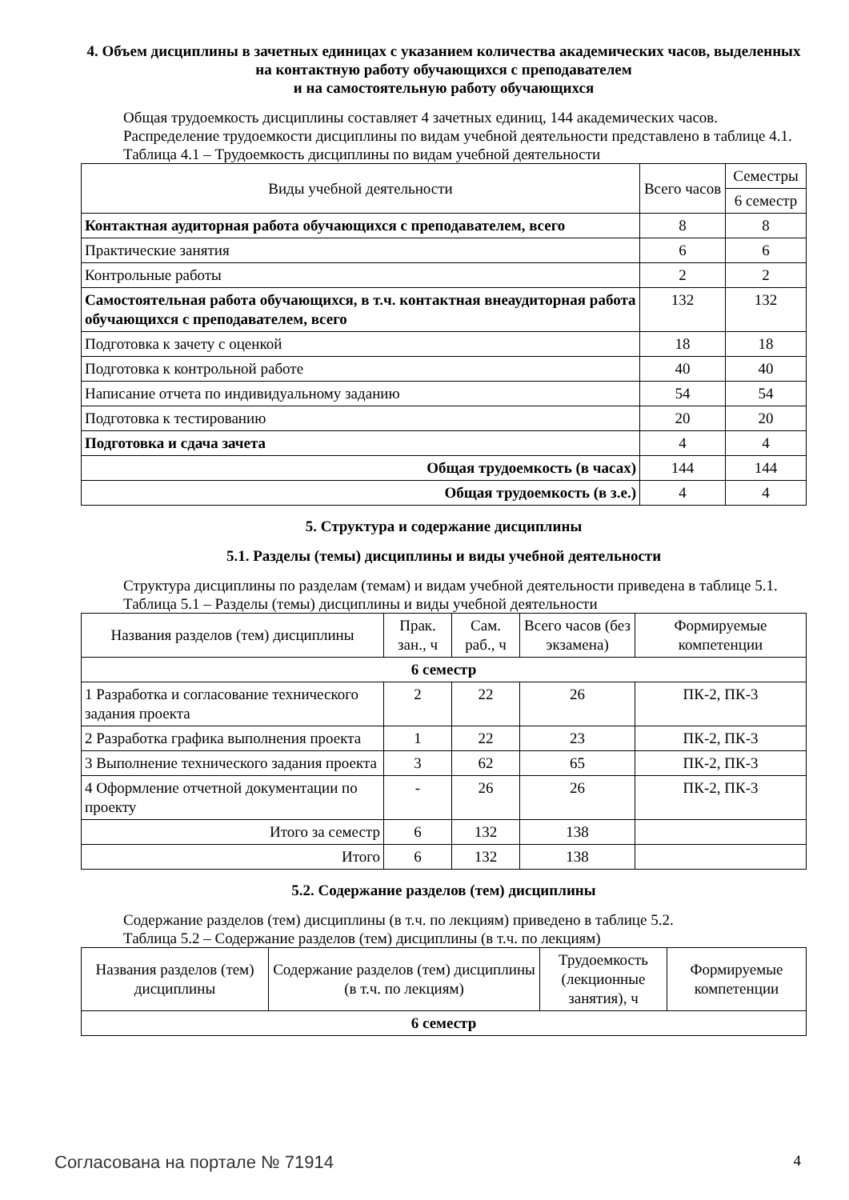4. Объем дисциплины в зачетных единицах с указанием количества академических часов, выделенных на контактную работу обучающихся с преподавателем
и на самостоятельную работу обучающихся
Общая трудоемкость дисциплины составляет 4 зачетных единиц, 144 академических часов.
Распределение трудоемкости дисциплины по видам учебной деятельности представлено в таблице 4.1.
Таблица 4.1 – Трудоемкость дисциплины по видам учебной деятельности
| Виды учебной деятельности | Всего часов | Семестры |
| --- | --- | --- |
| | | 6 семестр |
| Контактная аудиторная работа обучающихся с преподавателем, всего | 8 | 8 |
| Практические занятия | 6 | 6 |
| Контрольные работы | 2 | 2 |
| Самостоятельная работа обучающихся, в т.ч. контактная внеаудиторная работа обучающихся с преподавателем, всего | 132 | 132 |
| Подготовка к зачету с оценкой | 18 | 18 |
| Подготовка к контрольной работе | 40 | 40 |
| Написание отчета по индивидуальному заданию | 54 | 54 |
| Подготовка к тестированию | 20 | 20 |
| Подготовка и сдача зачета | 4 | 4 |
| Общая трудоемкость (в часах) | 144 | 144 |
| Общая трудоемкость (в з.е.) | 4 | 4 |
5. Структура и содержание дисциплины
5.1. Разделы (темы) дисциплины и виды учебной деятельности
Структура дисциплины по разделам (темам) и видам учебной деятельности приведена в таблице 5.1.
Таблица 5.1 – Разделы (темы) дисциплины и виды учебной деятельности
| Названия разделов (тем) дисциплины | Прак. зан., ч | Сам. раб., ч | Всего часов (без экзамена) | Формируемые компетенции |
| --- | --- | --- | --- | --- |
| 6 семестр | | | | |
| 1 Разработка и согласование технического задания проекта | 2 | 22 | 26 | ПК-2, ПК-3 |
| 2 Разработка графика выполнения проекта | 1 | 22 | 23 | ПК-2, ПК-3 |
| 3 Выполнение технического задания проекта | 3 | 62 | 65 | ПК-2, ПК-3 |
| 4 Оформление отчетной документации по проекту | - | 26 | 26 | ПК-2, ПК-3 |
| Итого за семестр | 6 | 132 | 138 | |
| Итого | 6 | 132 | 138 | |
5.2. Содержание разделов (тем) дисциплины
Содержание разделов (тем) дисциплины (в т.ч. по лекциям) приведено в таблице 5.2.
Таблица 5.2 – Содержание разделов (тем) дисциплины (в т.ч. по лекциям)
| Названия разделов (тем) дисциплины | Содержание разделов (тем) дисциплины (в т.ч. по лекциям) | Трудоемкость (лекционные занятия), ч | Формируемые компетенции |
| --- | --- | --- | --- |
| 6 семестр | | | |
Согласована на портале № 71914 4